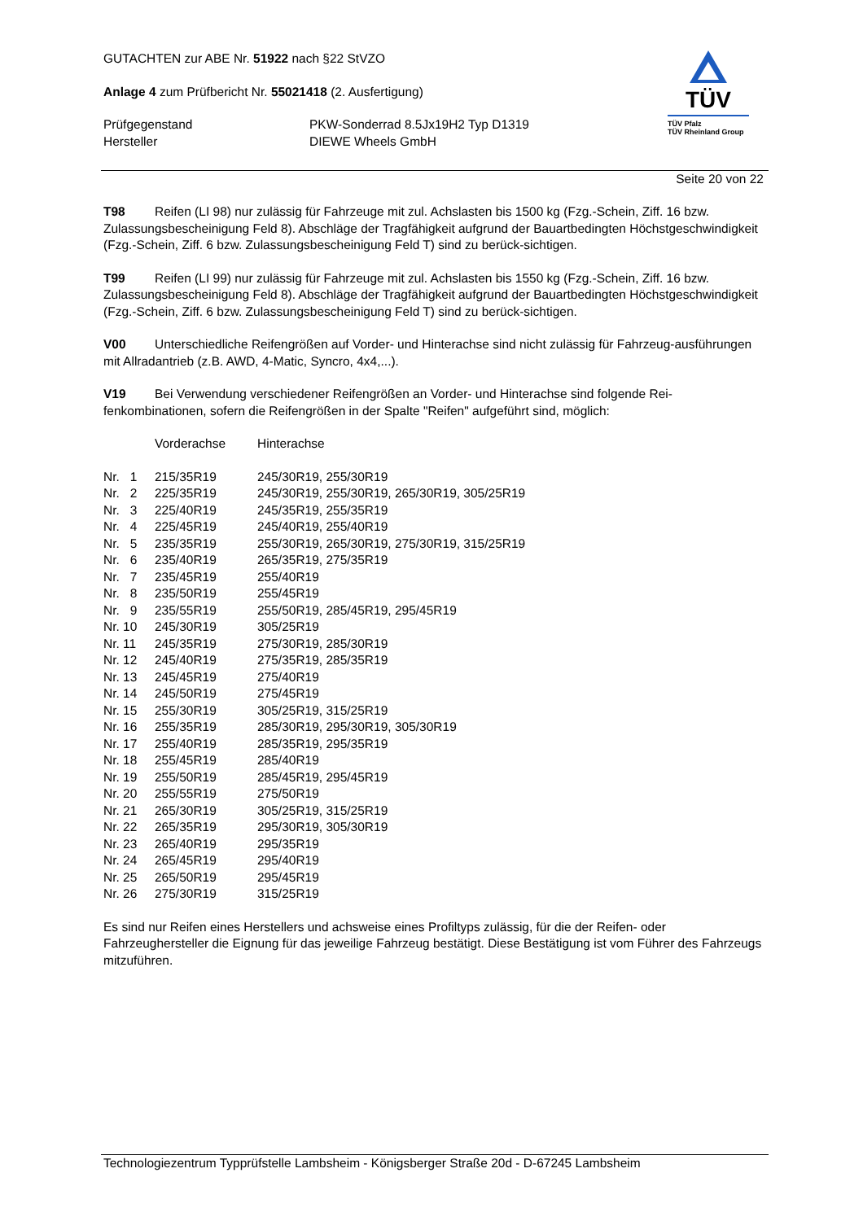GUTACHTEN zur ABE Nr. 51922 nach §22 StVZO
Anlage 4 zum Prüfbericht Nr. 55021418 (2. Ausfertigung)
| Prüfgegenstand | PKW-Sonderrad 8.5Jx19H2 Typ D1319 |
| Hersteller | DIEWE Wheels GmbH |
TÜV
TÜV Pfalz
TÜV Rheinland Group
Seite 20 von 22
T98 Reifen (LI 98) nur zulässig für Fahrzeuge mit zul. Achslasten bis 1500 kg (Fzg.-Schein, Ziff. 16 bzw. Zulassungsbescheinigung Feld 8). Abschläge der Tragfähigkeit aufgrund der Bauartbedingten Höchstgeschwindigkeit (Fzg.-Schein, Ziff. 6 bzw. Zulassungsbescheinigung Feld T) sind zu berück-sichtigen.
T99 Reifen (LI 99) nur zulässig für Fahrzeuge mit zul. Achslasten bis 1550 kg (Fzg.-Schein, Ziff. 16 bzw. Zulassungsbescheinigung Feld 8). Abschläge der Tragfähigkeit aufgrund der Bauartbedingten Höchstgeschwindigkeit (Fzg.-Schein, Ziff. 6 bzw. Zulassungsbescheinigung Feld T) sind zu berück-sichtigen.
V00 Unterschiedliche Reifengrößen auf Vorder- und Hinterachse sind nicht zulässig für Fahrzeug-ausführungen mit Allradantrieb (z.B. AWD, 4-Matic, Syncro, 4x4,...).
V19 Bei Verwendung verschiedener Reifengrößen an Vorder- und Hinterachse sind folgende Rei-fenkombinationen, sofern die Reifengrößen in der Spalte "Reifen" aufgeführt sind, möglich:
| | Vorderachse | Hinterachse |
| Nr. 1 | 215/35R19 | 245/30R19, 255/30R19 |
| Nr. 2 | 225/35R19 | 245/30R19, 255/30R19, 265/30R19, 305/25R19 |
| Nr. 3 | 225/40R19 | 245/35R19, 255/35R19 |
| Nr. 4 | 225/45R19 | 245/40R19, 255/40R19 |
| Nr. 5 | 235/35R19 | 255/30R19, 265/30R19, 275/30R19, 315/25R19 |
| Nr. 6 | 235/40R19 | 265/35R19, 275/35R19 |
| Nr. 7 | 235/45R19 | 255/40R19 |
| Nr. 8 | 235/50R19 | 255/45R19 |
| Nr. 9 | 235/55R19 | 255/50R19, 285/45R19, 295/45R19 |
| Nr. 10 | 245/30R19 | 305/25R19 |
| Nr. 11 | 245/35R19 | 275/30R19, 285/30R19 |
| Nr. 12 | 245/40R19 | 275/35R19, 285/35R19 |
| Nr. 13 | 245/45R19 | 275/40R19 |
| Nr. 14 | 245/50R19 | 275/45R19 |
| Nr. 15 | 255/30R19 | 305/25R19, 315/25R19 |
| Nr. 16 | 255/35R19 | 285/30R19, 295/30R19, 305/30R19 |
| Nr. 17 | 255/40R19 | 285/35R19, 295/35R19 |
| Nr. 18 | 255/45R19 | 285/40R19 |
| Nr. 19 | 255/50R19 | 285/45R19, 295/45R19 |
| Nr. 20 | 255/55R19 | 275/50R19 |
| Nr. 21 | 265/30R19 | 305/25R19, 315/25R19 |
| Nr. 22 | 265/35R19 | 295/30R19, 305/30R19 |
| Nr. 23 | 265/40R19 | 295/35R19 |
| Nr. 24 | 265/45R19 | 295/40R19 |
| Nr. 25 | 265/50R19 | 295/45R19 |
| Nr. 26 | 275/30R19 | 315/25R19 |
Es sind nur Reifen eines Herstellers und achsweise eines Profiltyps zulässig, für die der Reifen- oder Fahrzeughersteller die Eignung für das jeweilige Fahrzeug bestätigt. Diese Bestätigung ist vom Führer des Fahrzeugs mitzuführen.
Technologiezentrum Typprüfstelle Lambsheim - Königsberger Straße 20d - D-67245 Lambsheim